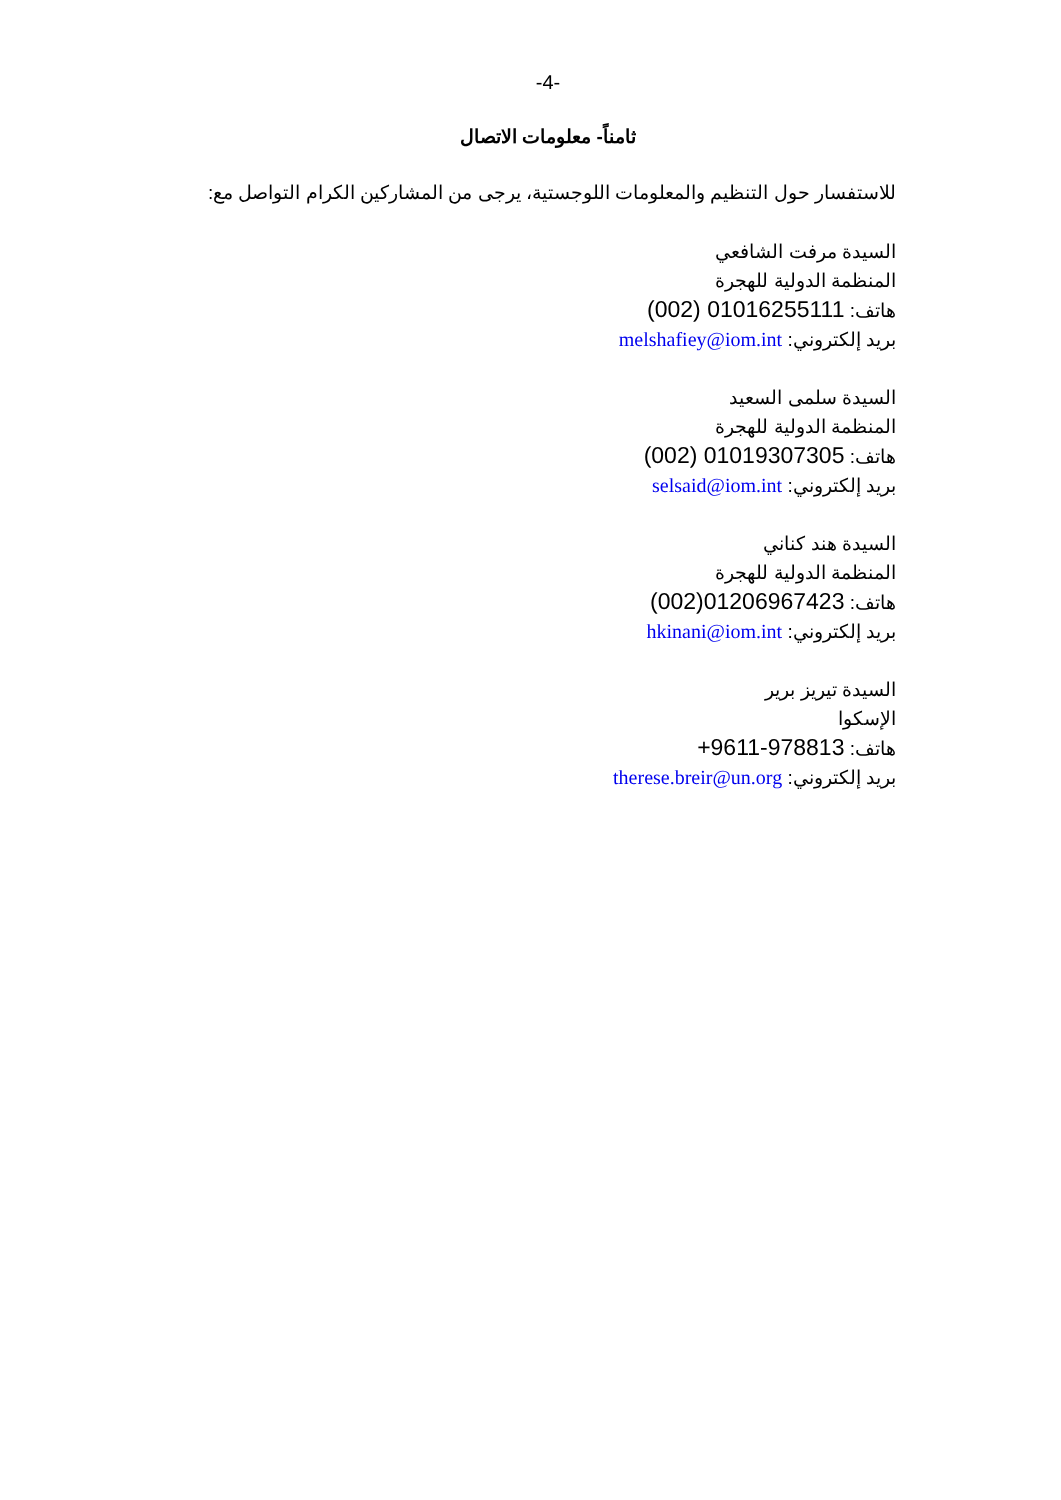-4-
ثامناً- معلومات الاتصال
للاستفسار حول التنظيم والمعلومات اللوجستية، يرجى من المشاركين الكرام التواصل مع:
السيدة مرفت الشافعي
المنظمة الدولية للهجرة
هاتف: (002) 01016255111
بريد إلكتروني: melshafiey@iom.int
السيدة سلمى السعيد
المنظمة الدولية للهجرة
هاتف: (002) 01019307305
بريد إلكتروني: selsaid@iom.int
السيدة هند كناني
المنظمة الدولية للهجرة
هاتف: (002)01206967423
بريد إلكتروني: hkinani@iom.int
السيدة تيريز برير
الإسكوا
هاتف: +9611-978813
بريد إلكتروني: therese.breir@un.org